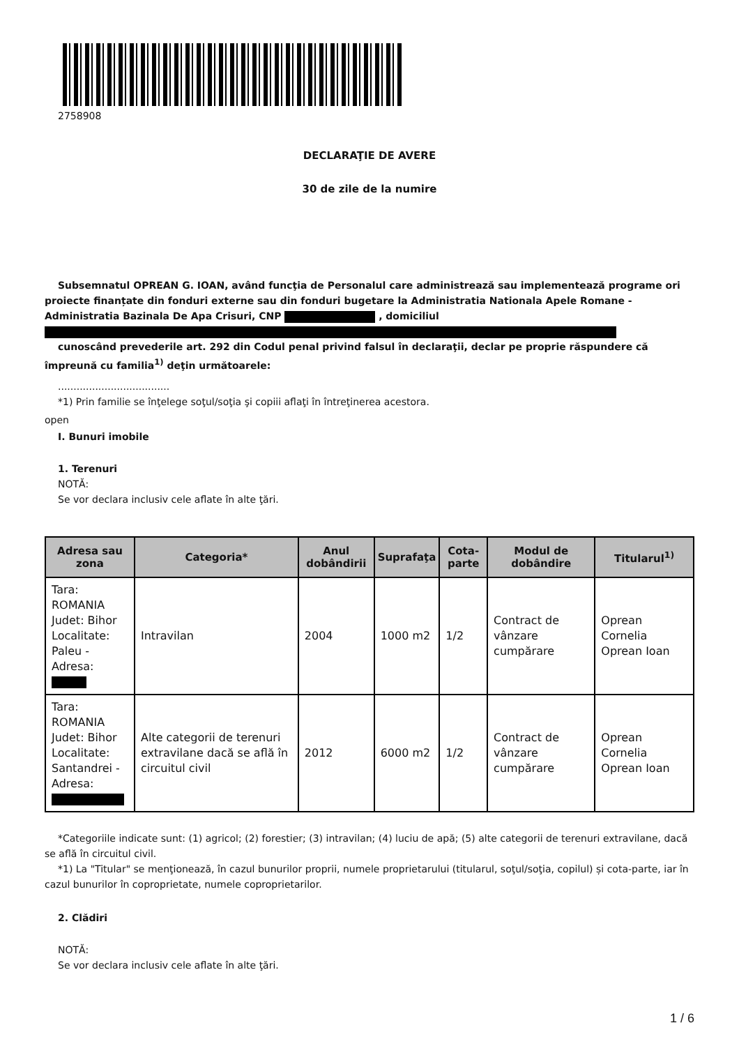2758908
DECLARAŢIE DE AVERE
30 de zile de la numire
Subsemnatul OPREAN G. IOAN, având funcţia de Personalul care administrează sau implementează programe ori proiecte finanțate din fonduri externe sau din fonduri bugetare la Administratia Nationala Apele Romane - Administratia Bazinala De Apa Crisuri, CNP , domiciliul
cunoscând prevederile art. 292 din Codul penal privind falsul în declaraţii, declar pe proprie răspundere că împreună cu familia<sup>1)</sup> deţin următoarele:
....................................
*1) Prin familie se înţelege soţul/soţia şi copiii aflaţi în întreţinerea acestora.
open
I. Bunuri imobile
1. Terenuri
NOTĂ:
Se vor declara inclusiv cele aflate în alte ţări.
| Adresa sau zona | Categoria* | Anul dobândirii | Suprafaţa | Cota-parte | Modul de dobândire | Titularul<sup>1)</sup> |
| --- | --- | --- | --- | --- | --- | --- |
| Tara: ROMANIA Judet: Bihor Localitate: Paleu - Adresa: | Intravilan | 2004 | 1000 m2 | 1/2 | Contract de vânzare cumpărare | Oprean Cornelia Oprean Ioan |
| Tara: ROMANIA Judet: Bihor Localitate: Santandrei - Adresa: | Alte categorii de terenuri extravilane dacă se află în circuitul civil | 2012 | 6000 m2 | 1/2 | Contract de vânzare cumpărare | Oprean Cornelia Oprean Ioan |
*Categoriile indicate sunt: (1) agricol; (2) forestier; (3) intravilan; (4) luciu de apă; (5) alte categorii de terenuri extravilane, dacă se află în circuitul civil.
*1) La "Titular" se menţionează, în cazul bunurilor proprii, numele proprietarului (titularul, soţul/soţia, copilul) și cota-parte, iar în cazul bunurilor în coproprietate, numele coproprietarilor.
2. Clădiri
NOTĂ:
Se vor declara inclusiv cele aflate în alte ţări.
1 / 6